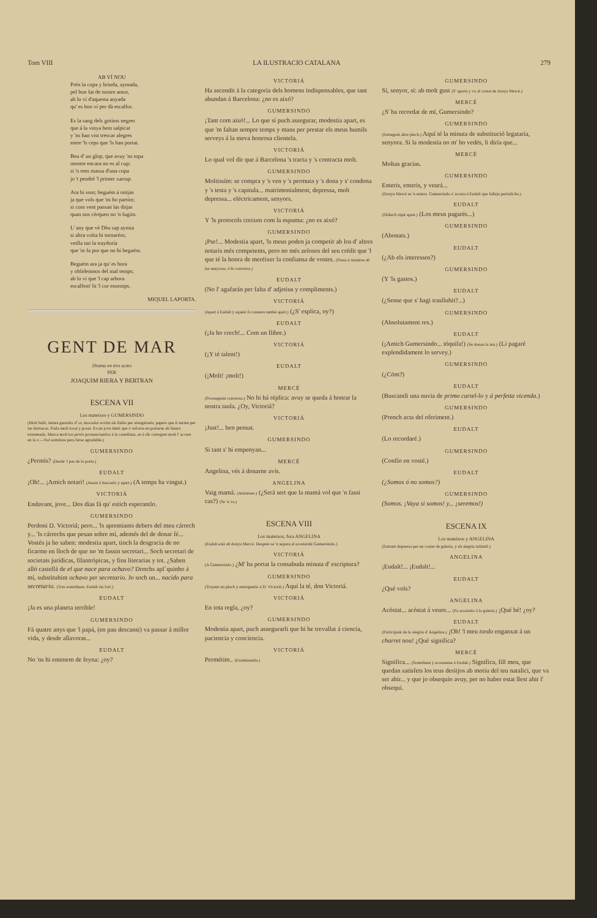Tom VIII LA ILUSTRACIO CATALANA 279
AB VÍ NOU
Prén la copa y brinda, aymada,
pel bon fat de nostre amor,
ab lo ví d'aquesta anyada
qu' es bon ví per dà escalfor.
Es la sang dels gotíms negres
que á la vinya hem salpicat
y 'ns han vist trescar alegres
entre 'ls ceps que 'ls han portat.
Beu d' un glop, que avuy 'ns topa
mentre encara no es al cup;
si 'n tens massa d'una copa
jo 't pendré 'l primer xarrup.
Ara hi som; beguém á mitjas
ja que vols que 'ns ho partím;
si com vent passan las ditjas
quan nos cèrquen no 'n fugím.
L' any que vè Dèu sap aymia
si altra volta hi tornarém;
vetlla tan la traydoría
que 'm fa por que no hi beguém.
Beguém ara ja qu' es hora
y oblidemnos del mal temps;
ab lo ví que 'l cap arbora
escalfem' hi 'l cor ensemps.
MIQUEL LAPORTA.
GENT DE MAR
Drama en tres actes
PER
JOAQUIM RIERA Y BERTRAN
ESCENA VII
Los mateixos y GUMERSINDO
(Molt bufó, lentes guarnits d' or, mocador sovint als llabis per aixugársels; papers que li surten per las butxacas. Parla molt tocat y posat. Es un jove timit que s' esforsa en portarse ab finura extremada. Marca molt los perós pronunciantlos á la castellana, es á dir carregant molt l' accent en la e.—Sol somriure pera ferse agradable.)
GUMERSINDO
¿Permís? (Desde 'l pas de la porta.)
EUDALT
¡Oh!... ¡Amich notari! (Anant á buscarlo y apart.) (A temps ha vingut.)
VICTORIÁ
Endavant, jove... Dos dias fá qu' estich esperantlo.
GUMERSINDO
Perdoni D. Victoriá; pero... 'ls apremiants debers del meu cárrech y... 'ls cárrechs que pesan sobre mí, ademés del de donar fé... Vostés ja ho saben: modestia apart, tinch la desgracia de no ficarme en lloch de que no 'm fassin secretari... Soch secretari de societats jurídicas, filantrópicas, y fins literarias y tot. ¿Saben alló castellá de el que nace para ochavo? Donchs apl´quinho á mí, substituhint ochavo per secretario. Jo soch un... nacido para secretario. (Tots somrihuen. Eudalt riu fort.)
EUDALT
¡Ja es una planeta terrible!
GUMERSINDO
Fá quatre anys que 'l papá, (en pau descansi) va passar á millor vida, y desde allavoras...
EUDALT
No 'ns hi entenem de feyna: ¿oy?
VICTORIÁ
Ha ascendit á la categoría dels homens indispensables, que tant abundan á Barcelona: ¿no es aixó?
GUMERSINDO
¡Tant com aixó!... Lo que sí puch assegurar, modestia apart, es que 'm faltan sempre temps y mans per prestar els meus humils serveys á la meva honrosa clientela.
VICTORIÁ
Lo qual vol dir que á Barcelona 's tracta y 's contracta molt.
GUMERSINDO
Moltissím: se compra y 's ven y 's permuta y 's dona y s' condona y 's testa y 's capitula... matrimonialment, depressa, molt depressa... eléctricament, senyors.
VICTORIÁ
Y 'ls protocols creixen com la espuma: ¿no es aixó?
GUMERSINDO
¡Pse!... Modestia apart, 'ls meus poden ja competir ab los d' altres notaris més competents, pero no més zelosos del seu crédit que 'l que té la honra de meréixer la confiansa de vostes. (Passa á reunirse ab las senyoras, é hi conversa.)
EUDALT
(No l' agafarán per falta d' adjetius y compliments.)
VICTORIÁ
(Apart á Eudalt y aquést li contesta també apart.) (¿S' esplica, oy?)
EUDALT
(¡Ja ho crech!... Com un llibre.)
VICTORIÁ
(¡Y té talent!)
EUDALT
(¡Molt! ¡molt!)
MERCÉ
(Prosseguint conversa.) No hi há réplica: avuy se queda á honrar la nostra taula. ¿Oy, Victoriá?
VICTORIÁ
¡Just!... ben pensat.
GUMERSINDO
Si tant s' hi empenyan...
MERCÉ
Angelina, vés á donarne avís.
ANGELINA
Vaig mamá. (Anántsen.) (¿Será sert que la mamá vol que 'n fassi cas?) (Se 'n va.)
ESCENA VIII
Los mateixos, fora ANGELINA
(Eudalt está ab donya Mercé. Després se 'n separa al acostarshi Gumersindo.)
VICTORIÁ
(A Gumersindo.) ¿M' ha portat la consabuda minuta d' escriptura?
GUMERSINDO
(Trayent un plech y entregantlo á D. Victoriá.) Aquí la té, don Victoriá.
VICTORIÁ
En tota regla, ¿oy?
GUMERSINDO
Modestia apart, puch assegurarli que hi he trevallat á ciencia, paciencia y conciencia.
VICTORIÁ
Permétim.. (Examinantla.)
GUMERSINDO
Sí, senyor, sí: ab molt gust (S' aparta y va al costat de donya Mercé.)
MERCÉ
¿S' ha recordat de mí, Gumersindo?
GUMERSINDO
(Entregant altre plech.) Aquí té la minuta de substitució legataria, senyora. Si la modestia no m' ho vedés, li diría que...
MERCÉ
Moltas gracias.
GUMERSINDO
Enteris, enteris, y veurá...
(Donya Mercé se 'n entera. Gumersindo s' acosta á Eudalt que falleja periódichs.)
EUDALT
(Diálech rápit apart.) (Los meus pagarés...)
GUMERSINDO
(Abonats.)
EUDALT
(¿Ab els interessos?)
GUMERSINDO
(Y 'ls gastos.)
EUDALT
(¿Sense que s' hagi traslluhit?...)
GUMERSINDO
(Absolutament res.)
EUDALT
(¡Amich Gumersindo... tóquila!) (Se donan la má.) (Li pagaré explendidament lo servey.)
GUMERSINDO
(¿Cóm?)
EUDALT
(Buscantli una nuvia de primo cartel-lo y á perfetta vicenda.)
GUMERSINDO
(Prench acta del oferiment.)
EUDALT
(Lo recordaré.)
GUMERSINDO
(Confío en vosté.)
EUDALT
(¿Somos ó no somos?)
GUMERSINDO
(Somos. ¡Vaya si somos! y... ¡seremos!)
ESCENA IX
Los mateixos y ANGELINA
(Entrant depressa per un costat de galería, y ab alegría infantil.)
ANGELINA
¡Eudalt!... ¡Eudalt!...
EUDALT
¿Qué vols?
ANGELINA
Acóstat... acóstat á veure... (Fa acostarlo á la galería.) ¡Qué bé! ¿oy?
EUDALT
(Participant de la alegría d' Angelina.) ¡Oh! 'l meu tordo enganxat á un charret nou! ¿Qué significa?
MERCÉ
Significa... (Somrihent y acostantse á Eudalt.) Significa, fill meu, que quedan satisfets los teus desitjos ab motiu del teu natalici, que va ser ahir... y que jo obsequío avuy, per no haber estat llest ahir l' obsequi.